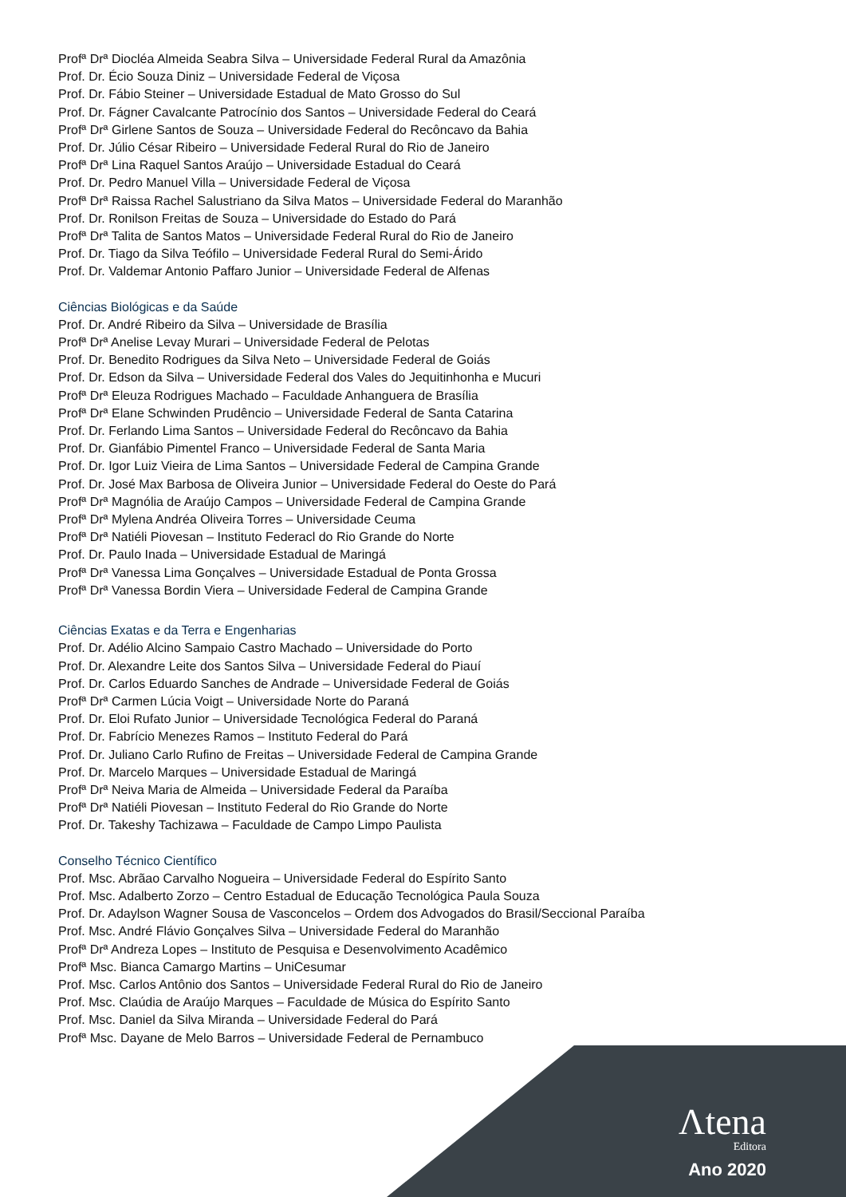Profª Drª Diocléa Almeida Seabra Silva – Universidade Federal Rural da Amazônia
Prof. Dr. Écio Souza Diniz – Universidade Federal de Viçosa
Prof. Dr. Fábio Steiner – Universidade Estadual de Mato Grosso do Sul
Prof. Dr. Fágner Cavalcante Patrocínio dos Santos – Universidade Federal do Ceará
Profª Drª Girlene Santos de Souza – Universidade Federal do Recôncavo da Bahia
Prof. Dr. Júlio César Ribeiro – Universidade Federal Rural do Rio de Janeiro
Profª Drª Lina Raquel Santos Araújo – Universidade Estadual do Ceará
Prof. Dr. Pedro Manuel Villa – Universidade Federal de Viçosa
Profª Drª Raissa Rachel Salustriano da Silva Matos – Universidade Federal do Maranhão
Prof. Dr. Ronilson Freitas de Souza – Universidade do Estado do Pará
Profª Drª Talita de Santos Matos – Universidade Federal Rural do Rio de Janeiro
Prof. Dr. Tiago da Silva Teófilo – Universidade Federal Rural do Semi-Árido
Prof. Dr. Valdemar Antonio Paffaro Junior – Universidade Federal de Alfenas
Ciências Biológicas e da Saúde
Prof. Dr. André Ribeiro da Silva – Universidade de Brasília
Profª Drª Anelise Levay Murari – Universidade Federal de Pelotas
Prof. Dr. Benedito Rodrigues da Silva Neto – Universidade Federal de Goiás
Prof. Dr. Edson da Silva – Universidade Federal dos Vales do Jequitinhonha e Mucuri
Profª Drª Eleuza Rodrigues Machado – Faculdade Anhanguera de Brasília
Profª Drª Elane Schwinden Prudêncio – Universidade Federal de Santa Catarina
Prof. Dr. Ferlando Lima Santos – Universidade Federal do Recôncavo da Bahia
Prof. Dr. Gianfábio Pimentel Franco – Universidade Federal de Santa Maria
Prof. Dr. Igor Luiz Vieira de Lima Santos – Universidade Federal de Campina Grande
Prof. Dr. José Max Barbosa de Oliveira Junior – Universidade Federal do Oeste do Pará
Profª Drª Magnólia de Araújo Campos – Universidade Federal de Campina Grande
Profª Drª Mylena Andréa Oliveira Torres – Universidade Ceuma
Profª Drª Natiéli Piovesan – Instituto Federacl do Rio Grande do Norte
Prof. Dr. Paulo Inada – Universidade Estadual de Maringá
Profª Drª Vanessa Lima Gonçalves – Universidade Estadual de Ponta Grossa
Profª Drª Vanessa Bordin Viera – Universidade Federal de Campina Grande
Ciências Exatas e da Terra e Engenharias
Prof. Dr. Adélio Alcino Sampaio Castro Machado – Universidade do Porto
Prof. Dr. Alexandre Leite dos Santos Silva – Universidade Federal do Piauí
Prof. Dr. Carlos Eduardo Sanches de Andrade – Universidade Federal de Goiás
Profª Drª Carmen Lúcia Voigt – Universidade Norte do Paraná
Prof. Dr. Eloi Rufato Junior – Universidade Tecnológica Federal do Paraná
Prof. Dr. Fabrício Menezes Ramos – Instituto Federal do Pará
Prof. Dr. Juliano Carlo Rufino de Freitas – Universidade Federal de Campina Grande
Prof. Dr. Marcelo Marques – Universidade Estadual de Maringá
Profª Drª Neiva Maria de Almeida – Universidade Federal da Paraíba
Profª Drª Natiéli Piovesan – Instituto Federal do Rio Grande do Norte
Prof. Dr. Takeshy Tachizawa – Faculdade de Campo Limpo Paulista
Conselho Técnico Científico
Prof. Msc. Abrãao Carvalho Nogueira – Universidade Federal do Espírito Santo
Prof. Msc. Adalberto Zorzo – Centro Estadual de Educação Tecnológica Paula Souza
Prof. Dr. Adaylson Wagner Sousa de Vasconcelos – Ordem dos Advogados do Brasil/Seccional Paraíba
Prof. Msc. André Flávio Gonçalves Silva – Universidade Federal do Maranhão
Profª Drª Andreza Lopes – Instituto de Pesquisa e Desenvolvimento Acadêmico
Profª Msc. Bianca Camargo Martins – UniCesumar
Prof. Msc. Carlos Antônio dos Santos – Universidade Federal Rural do Rio de Janeiro
Prof. Msc. Claúdia de Araújo Marques – Faculdade de Música do Espírito Santo
Prof. Msc. Daniel da Silva Miranda – Universidade Federal do Pará
Profª Msc. Dayane de Melo Barros – Universidade Federal de Pernambuco
Λtena
Editora
Ano 2020